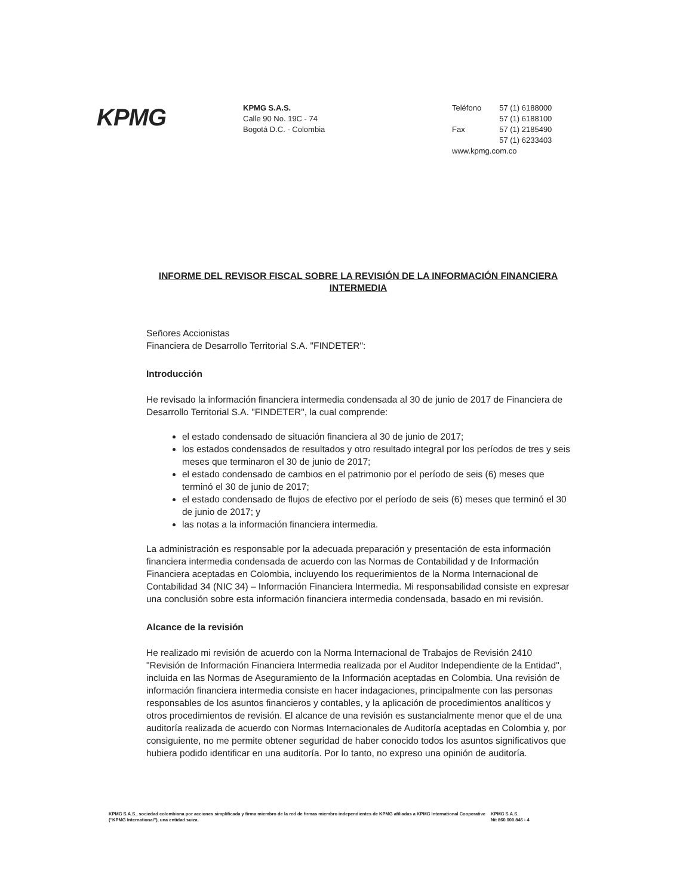KPMG
KPMG S.A.S.
Calle 90 No. 19C - 74
Bogotá D.C. - Colombia
| Teléfono | 57 (1) 6188000 |
| | 57 (1) 6188100 |
| Fax | 57 (1) 2185490 |
| | 57 (1) 6233403 |
www.kpmg.com.co
INFORME DEL REVISOR FISCAL SOBRE LA REVISIÓN DE LA INFORMACIÓN FINANCIERA INTERMEDIA
Señores Accionistas
Financiera de Desarrollo Territorial S.A. "FINDETER":
Introducción
He revisado la información financiera intermedia condensada al 30 de junio de 2017 de Financiera de Desarrollo Territorial S.A. "FINDETER", la cual comprende:
el estado condensado de situación financiera al 30 de junio de 2017;
los estados condensados de resultados y otro resultado integral por los períodos de tres y seis meses que terminaron el 30 de junio de 2017;
el estado condensado de cambios en el patrimonio por el período de seis (6) meses que terminó el 30 de junio de 2017;
el estado condensado de flujos de efectivo por el período de seis (6) meses que terminó el 30 de junio de 2017; y
las notas a la información financiera intermedia.
La administración es responsable por la adecuada preparación y presentación de esta información financiera intermedia condensada de acuerdo con las Normas de Contabilidad y de Información Financiera aceptadas en Colombia, incluyendo los requerimientos de la Norma Internacional de Contabilidad 34 (NIC 34) – Información Financiera Intermedia. Mi responsabilidad consiste en expresar una conclusión sobre esta información financiera intermedia condensada, basado en mi revisión.
Alcance de la revisión
He realizado mi revisión de acuerdo con la Norma Internacional de Trabajos de Revisión 2410 "Revisión de Información Financiera Intermedia realizada por el Auditor Independiente de la Entidad", incluida en las Normas de Aseguramiento de la Información aceptadas en Colombia. Una revisión de información financiera intermedia consiste en hacer indagaciones, principalmente con las personas responsables de los asuntos financieros y contables, y la aplicación de procedimientos analíticos y otros procedimientos de revisión. El alcance de una revisión es sustancialmente menor que el de una auditoría realizada de acuerdo con Normas Internacionales de Auditoría aceptadas en Colombia y, por consiguiente, no me permite obtener seguridad de haber conocido todos los asuntos significativos que hubiera podido identificar en una auditoría. Por lo tanto, no expreso una opinión de auditoría.
KPMG S.A.S., sociedad colombiana por acciones simplificada y firma miembro de la red de firmas miembro independientes de KPMG afiliadas a KPMG International Cooperative ("KPMG International"), una entidad suiza.
KPMG S.A.S.
Nit 860.000.846 - 4